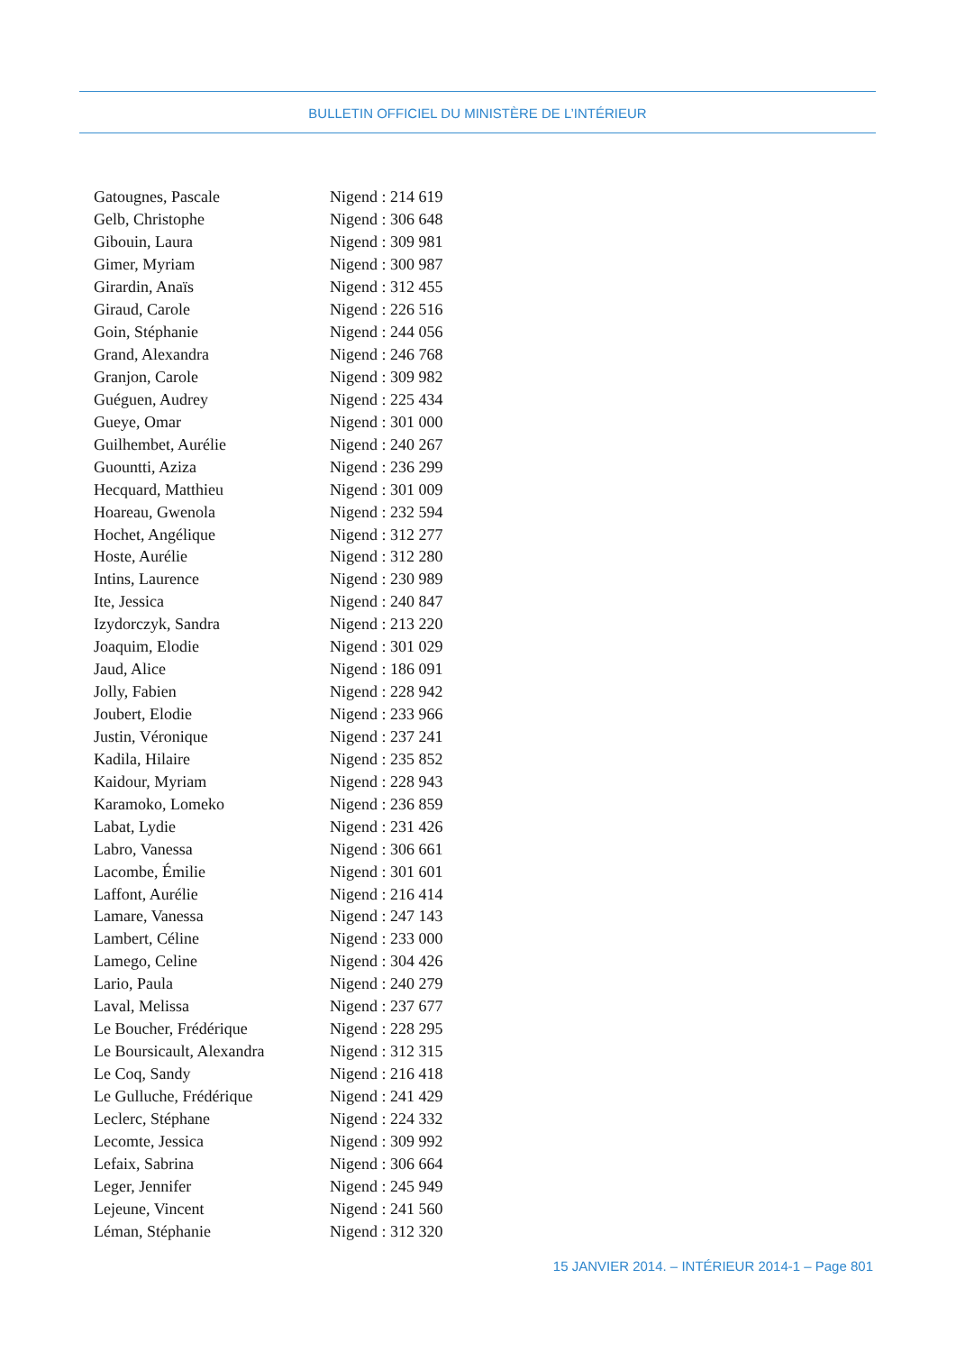BULLETIN OFFICIEL DU MINISTÈRE DE L’INTÉRIEUR
| Gatougnes, Pascale | Nigend : 214 619 |
| Gelb, Christophe | Nigend : 306 648 |
| Gibouin, Laura | Nigend : 309 981 |
| Gimer, Myriam | Nigend : 300 987 |
| Girardin, Anaïs | Nigend : 312 455 |
| Giraud, Carole | Nigend : 226 516 |
| Goin, Stéphanie | Nigend : 244 056 |
| Grand, Alexandra | Nigend : 246 768 |
| Granjon, Carole | Nigend : 309 982 |
| Guéguen, Audrey | Nigend : 225 434 |
| Gueye, Omar | Nigend : 301 000 |
| Guilhembet, Aurélie | Nigend : 240 267 |
| Guountti, Aziza | Nigend : 236 299 |
| Hecquard, Matthieu | Nigend : 301 009 |
| Hoareau, Gwenola | Nigend : 232 594 |
| Hochet, Angélique | Nigend : 312 277 |
| Hoste, Aurélie | Nigend : 312 280 |
| Intins, Laurence | Nigend : 230 989 |
| Ite, Jessica | Nigend : 240 847 |
| Izydorczyk, Sandra | Nigend : 213 220 |
| Joaquim, Elodie | Nigend : 301 029 |
| Jaud, Alice | Nigend : 186 091 |
| Jolly, Fabien | Nigend : 228 942 |
| Joubert, Elodie | Nigend : 233 966 |
| Justin, Véronique | Nigend : 237 241 |
| Kadila, Hilaire | Nigend : 235 852 |
| Kaidour, Myriam | Nigend : 228 943 |
| Karamoko, Lomeko | Nigend : 236 859 |
| Labat, Lydie | Nigend : 231 426 |
| Labro, Vanessa | Nigend : 306 661 |
| Lacombe, Émilie | Nigend : 301 601 |
| Laffont, Aurélie | Nigend : 216 414 |
| Lamare, Vanessa | Nigend : 247 143 |
| Lambert, Céline | Nigend : 233 000 |
| Lamego, Celine | Nigend : 304 426 |
| Lario, Paula | Nigend : 240 279 |
| Laval, Melissa | Nigend : 237 677 |
| Le Boucher, Frédérique | Nigend : 228 295 |
| Le Boursicault, Alexandra | Nigend : 312 315 |
| Le Coq, Sandy | Nigend : 216 418 |
| Le Gulluche, Frédérique | Nigend : 241 429 |
| Leclerc, Stéphane | Nigend : 224 332 |
| Lecomte, Jessica | Nigend : 309 992 |
| Lefaix, Sabrina | Nigend : 306 664 |
| Leger, Jennifer | Nigend : 245 949 |
| Lejeune, Vincent | Nigend : 241 560 |
| Léman, Stéphanie | Nigend : 312 320 |
15 JANVIER 2014. – INTÉRIEUR 2014-1 – Page 801